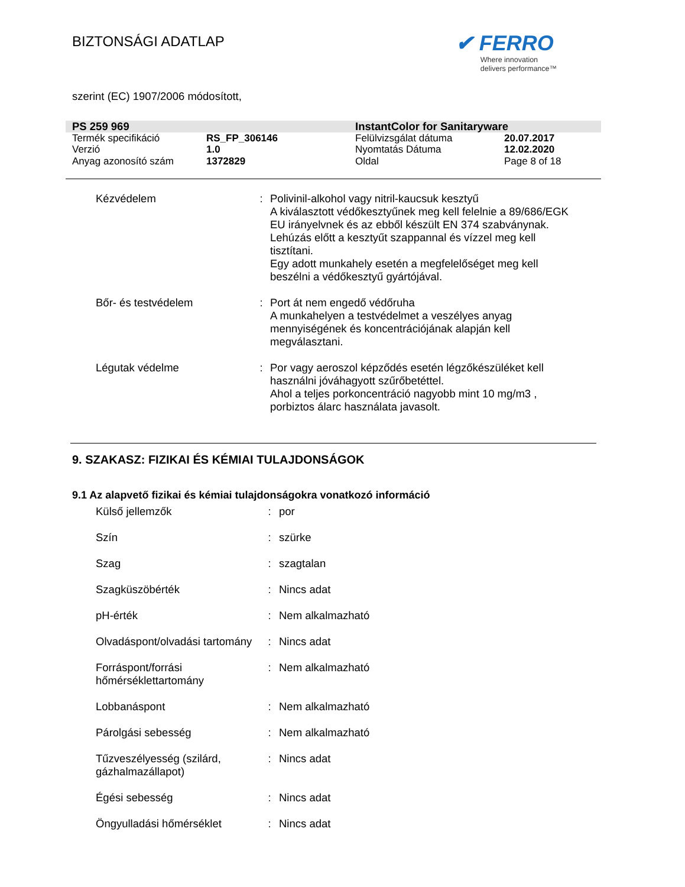BIZTONSÁGI ADATLAP
✔ FERRO
Where innovation
delivers performance™
szerint (EC) 1907/2006 módosított,
| PS 259 969 | | InstantColor for Sanitaryware | |
| Termék specifikáció | RS_FP_306146 | Felülvizsgálat dátuma | 20.07.2017 |
| Verzió | 1.0 | Nyomtatás Dátuma | 12.02.2020 |
| Anyag azonosító szám | 1372829 | Oldal | Page 8 of 18 |
| Kézvédelem | : | Polivinil-alkohol vagy nitril-kaucsuk kesztyű A kiválasztott védőkesztyűnek meg kell felelnie a 89/686/EGK EU irányelvnek és az ebből készült EN 374 szabványnak. Lehúzás előtt a kesztyűt szappannal és vízzel meg kell tisztítani. Egy adott munkahely esetén a megfelelőséget meg kell beszélni a védőkesztyű gyártójával. |
| Bőr- és testvédelem | : | Port át nem engedő védőruha A munkahelyen a testvédelmet a veszélyes anyag mennyiségének és koncentrációjának alapján kell megválasztani. |
| Légutak védelme | : | Por vagy aeroszol képződés esetén légzőkészüléket kell használni jóváhagyott szűrőbetéttel. Ahol a teljes porkoncentráció nagyobb mint 10 mg/m3 , porbiztos álarc használata javasolt. |
9. SZAKASZ: FIZIKAI ÉS KÉMIAI TULAJDONSÁGOK
9.1 Az alapvető fizikai és kémiai tulajdonságokra vonatkozó információ
| Külső jellemzők | : | por |
| Szín | : | szürke |
| Szag | : | szagtalan |
| Szagküszöbérték | : | Nincs adat |
| pH-érték | : | Nem alkalmazható |
| Olvadáspont/olvadási tartomány | : | Nincs adat |
| Forráspont/forrási hőmérséklettartomány | : | Nem alkalmazható |
| Lobbanáspont | : | Nem alkalmazható |
| Párolgási sebesség | : | Nem alkalmazható |
| Tűzveszélyesség (szilárd, gázhalmazállapot) | : | Nincs adat |
| Égési sebesség | : | Nincs adat |
| Öngyulladási hőmérséklet | : | Nincs adat |